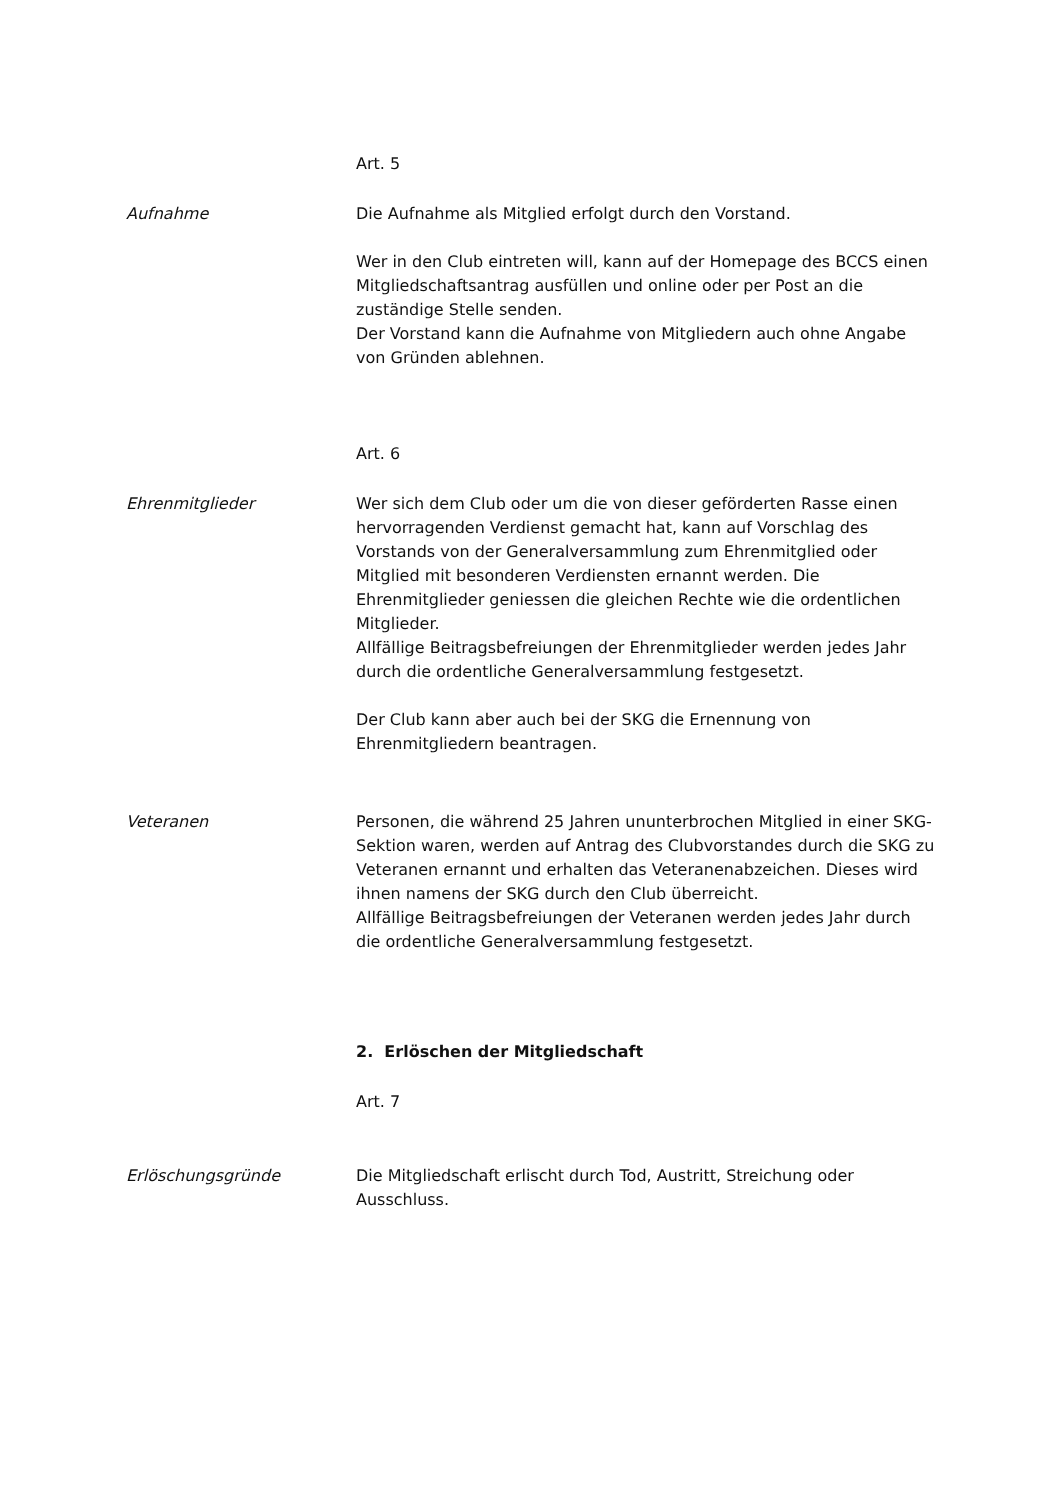Art. 5
Aufnahme Die Aufnahme als Mitglied erfolgt durch den Vorstand.
Wer in den Club eintreten will, kann auf der Homepage des BCCS einen Mitgliedschaftsantrag ausfüllen und online oder per Post an die zuständige Stelle senden.
Der Vorstand kann die Aufnahme von Mitgliedern auch ohne Angabe von Gründen ablehnen.
Art. 6
Ehrenmitglieder Wer sich dem Club oder um die von dieser geförderten Rasse einen hervorragenden Verdienst gemacht hat, kann auf Vorschlag des Vorstands von der Generalversammlung zum Ehrenmitglied oder Mitglied mit besonderen Verdiensten ernannt werden. Die Ehrenmitglieder geniessen die gleichen Rechte wie die ordentlichen Mitglieder.
Allfällige Beitragsbefreiungen der Ehrenmitglieder werden jedes Jahr durch die ordentliche Generalversammlung festgesetzt.
Der Club kann aber auch bei der SKG die Ernennung von Ehrenmitgliedern beantragen.
Veteranen Personen, die während 25 Jahren ununterbrochen Mitglied in einer SKG-Sektion waren, werden auf Antrag des Clubvorstandes durch die SKG zu Veteranen ernannt und erhalten das Veteranenabzeichen. Dieses wird ihnen namens der SKG durch den Club überreicht.
Allfällige Beitragsbefreiungen der Veteranen werden jedes Jahr durch die ordentliche Generalversammlung festgesetzt.
2. Erlöschen der Mitgliedschaft
Art. 7
Erlöschungsgründe Die Mitgliedschaft erlischt durch Tod, Austritt, Streichung oder Ausschluss.